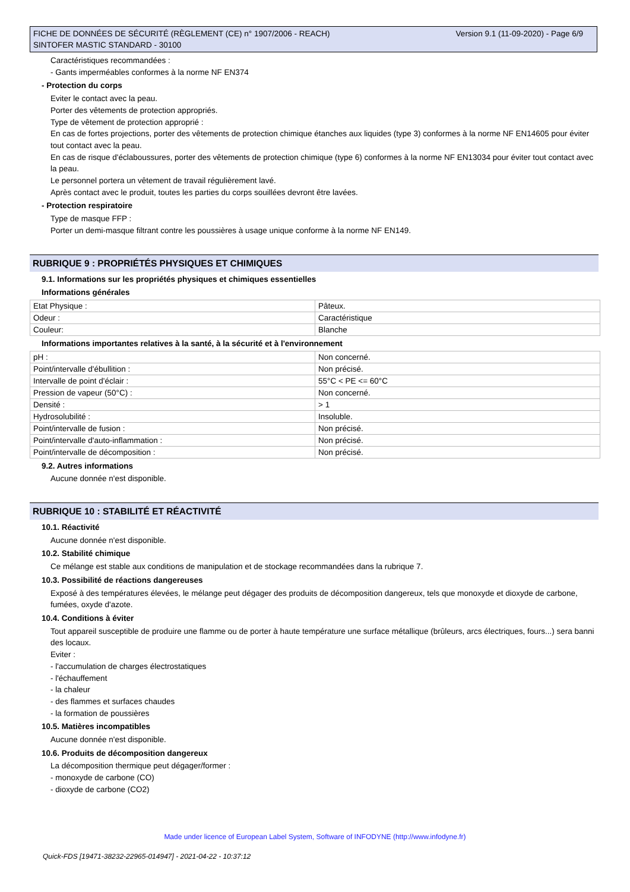Version 9.1 (11-09-2020) - Page 6/9 FICHE DE DONNÉES DE SÉCURITÉ (RÈGLEMENT (CE) n° 1907/2006 - REACH)
SINTOFER MASTIC STANDARD - 30100
Caractéristiques recommandées :
- Gants imperméables conformes à la norme NF EN374
- Protection du corps
Eviter le contact avec la peau.
Porter des vêtements de protection appropriés.
Type de vêtement de protection approprié :
En cas de fortes projections, porter des vêtements de protection chimique étanches aux liquides (type 3) conformes à la norme NF EN14605 pour éviter tout contact avec la peau.
En cas de risque d'éclaboussures, porter des vêtements de protection chimique (type 6) conformes à la norme NF EN13034 pour éviter tout contact avec la peau.
Le personnel portera un vêtement de travail régulièrement lavé.
Après contact avec le produit, toutes les parties du corps souillées devront être lavées.
- Protection respiratoire
Type de masque FFP :
Porter un demi-masque filtrant contre les poussières à usage unique conforme à la norme NF EN149.
RUBRIQUE 9 : PROPRIÉTÉS PHYSIQUES ET CHIMIQUES
9.1. Informations sur les propriétés physiques et chimiques essentielles
Informations générales
| Etat Physique : | Pâteux. |
| Odeur : | Caractéristique |
| Couleur: | Blanche |
Informations importantes relatives à la santé, à la sécurité et à l'environnement
| pH : | Non concerné. |
| Point/intervalle d'ébullition : | Non précisé. |
| Intervalle de point d'éclair : | 55°C < PE <= 60°C |
| Pression de vapeur (50°C) : | Non concerné. |
| Densité : | > 1 |
| Hydrosolubilité : | Insoluble. |
| Point/intervalle de fusion : | Non précisé. |
| Point/intervalle d'auto-inflammation : | Non précisé. |
| Point/intervalle de décomposition : | Non précisé. |
9.2. Autres informations
Aucune donnée n'est disponible.
RUBRIQUE 10 : STABILITÉ ET RÉACTIVITÉ
10.1. Réactivité
Aucune donnée n'est disponible.
10.2. Stabilité chimique
Ce mélange est stable aux conditions de manipulation et de stockage recommandées dans la rubrique 7.
10.3. Possibilité de réactions dangereuses
Exposé à des températures élevées, le mélange peut dégager des produits de décomposition dangereux, tels que monoxyde et dioxyde de carbone, fumées, oxyde d'azote.
10.4. Conditions à éviter
Tout appareil susceptible de produire une flamme ou de porter à haute température une surface métallique (brûleurs, arcs électriques, fours...) sera banni des locaux.
Eviter :
- l'accumulation de charges électrostatiques
- l'échauffement
- la chaleur
- des flammes et surfaces chaudes
- la formation de poussières
10.5. Matières incompatibles
Aucune donnée n'est disponible.
10.6. Produits de décomposition dangereux
La décomposition thermique peut dégager/former :
- monoxyde de carbone (CO)
- dioxyde de carbone (CO2)
Made under licence of European Label System, Software of INFODYNE (http://www.infodyne.fr)
Quick-FDS [19471-38232-22965-014947] - 2021-04-22 - 10:37:12